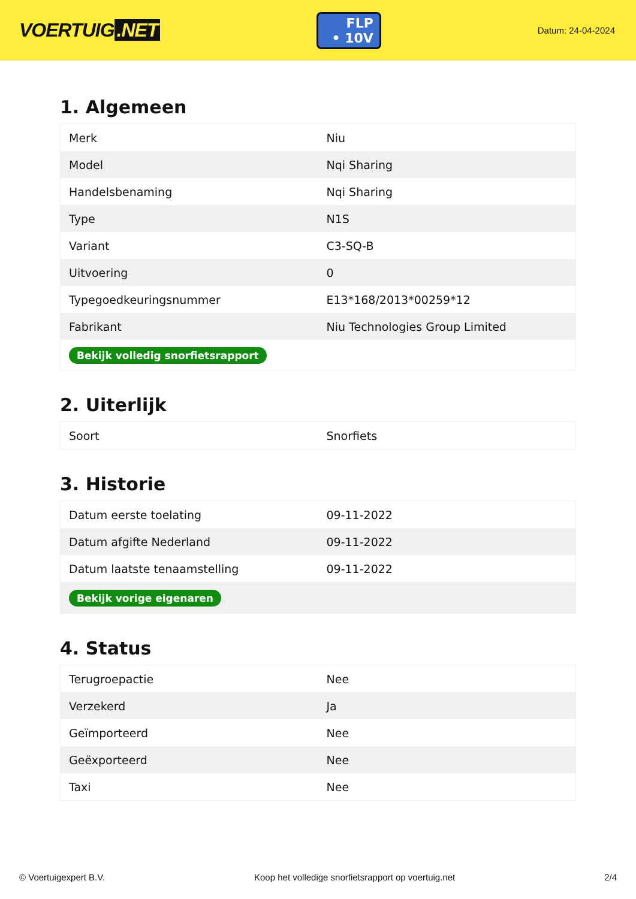VOERTUIG.NET
FLP
• 10V
Datum: 24-04-2024
1. Algemeen
| Merk | Niu |
| Model | Nqi Sharing |
| Handelsbenaming | Nqi Sharing |
| Type | N1S |
| Variant | C3-SQ-B |
| Uitvoering | 0 |
| Typegoedkeuringsnummer | E13*168/2013*00259*12 |
| Fabrikant | Niu Technologies Group Limited |
| Bekijk volledig snorfietsrapport | |
2. Uiterlijk
| Soort | Snorfiets |
3. Historie
| Datum eerste toelating | 09-11-2022 |
| Datum afgifte Nederland | 09-11-2022 |
| Datum laatste tenaamstelling | 09-11-2022 |
| Bekijk vorige eigenaren | |
4. Status
| Terugroepactie | Nee |
| Verzekerd | Ja |
| Geïmporteerd | Nee |
| Geëxporteerd | Nee |
| Taxi | Nee |
© Voertuigexpert B.V. Koop het volledige snorfietsrapport op voertuig.net 2/4